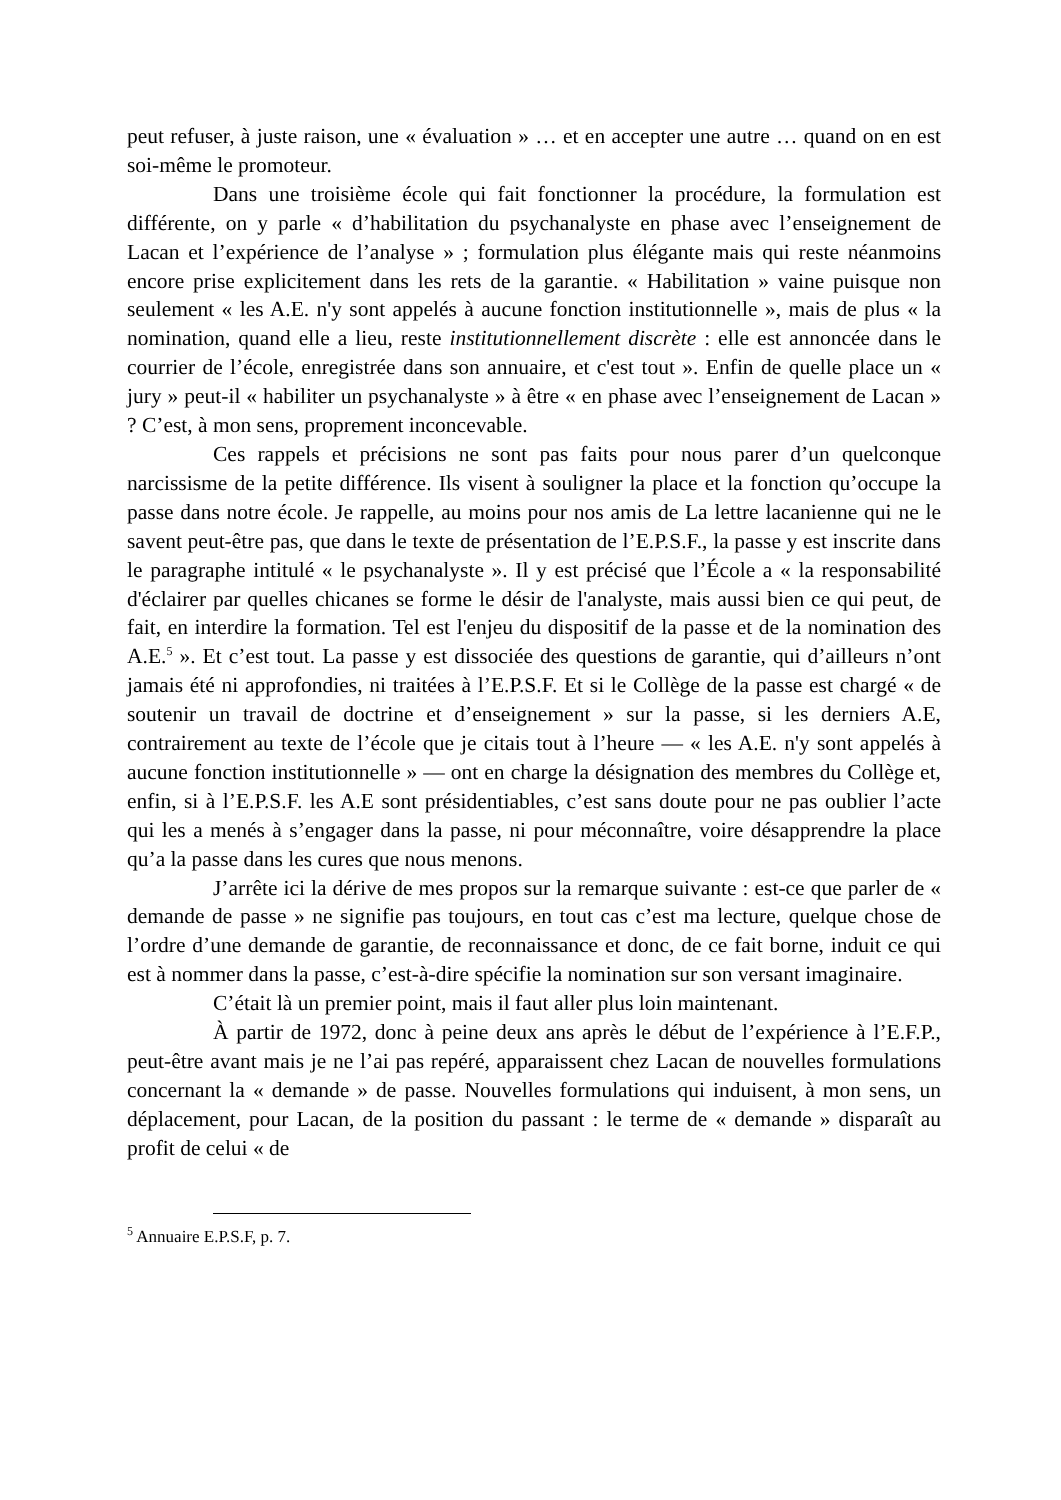peut refuser, à juste raison, une « évaluation » … et en accepter une autre … quand on en est soi-même le promoteur.
Dans une troisième école qui fait fonctionner la procédure, la formulation est différente, on y parle « d’habilitation du psychanalyste en phase avec l’enseignement de Lacan et l’expérience de l’analyse » ; formulation plus élégante mais qui reste néanmoins encore prise explicitement dans les rets de la garantie. « Habilitation » vaine puisque non seulement « les A.E. n'y sont appelés à aucune fonction institutionnelle », mais de plus « la nomination, quand elle a lieu, reste institutionnellement discrète : elle est annoncée dans le courrier de l’école, enregistrée dans son annuaire, et c'est tout ». Enfin de quelle place un « jury » peut-il « habiliter un psychanalyste » à être « en phase avec l’enseignement de Lacan » ? C’est, à mon sens, proprement inconcevable.
Ces rappels et précisions ne sont pas faits pour nous parer d’un quelconque narcissisme de la petite différence. Ils visent à souligner la place et la fonction qu’occupe la passe dans notre école. Je rappelle, au moins pour nos amis de La lettre lacanienne qui ne le savent peut-être pas, que dans le texte de présentation de l’E.P.S.F., la passe y est inscrite dans le paragraphe intitulé « le psychanalyste ». Il y est précisé que l’École a « la responsabilité d'éclairer par quelles chicanes se forme le désir de l'analyste, mais aussi bien ce qui peut, de fait, en interdire la formation. Tel est l'enjeu du dispositif de la passe et de la nomination des A.E.<sup>5</sup> ». Et c’est tout. La passe y est dissociée des questions de garantie, qui d’ailleurs n’ont jamais été ni approfondies, ni traitées à l’E.P.S.F. Et si le Collège de la passe est chargé « de soutenir un travail de doctrine et d’enseignement » sur la passe, si les derniers A.E, contrairement au texte de l’école que je citais tout à l’heure — « les A.E. n'y sont appelés à aucune fonction institutionnelle » — ont en charge la désignation des membres du Collège et, enfin, si à l’E.P.S.F. les A.E sont présidentiables, c’est sans doute pour ne pas oublier l’acte qui les a menés à s’engager dans la passe, ni pour méconnaître, voire désapprendre la place qu’a la passe dans les cures que nous menons.
J’arrête ici la dérive de mes propos sur la remarque suivante : est-ce que parler de « demande de passe » ne signifie pas toujours, en tout cas c’est ma lecture, quelque chose de l’ordre d’une demande de garantie, de reconnaissance et donc, de ce fait borne, induit ce qui est à nommer dans la passe, c’est-à-dire spécifie la nomination sur son versant imaginaire.
C’était là un premier point, mais il faut aller plus loin maintenant.
À partir de 1972, donc à peine deux ans après le début de l’expérience à l’E.F.P., peut-être avant mais je ne l’ai pas repéré, apparaissent chez Lacan de nouvelles formulations concernant la « demande » de passe. Nouvelles formulations qui induisent, à mon sens, un déplacement, pour Lacan, de la position du passant : le terme de « demande » disparaît au profit de celui « de
<sup>5</sup> Annuaire E.P.S.F, p. 7.